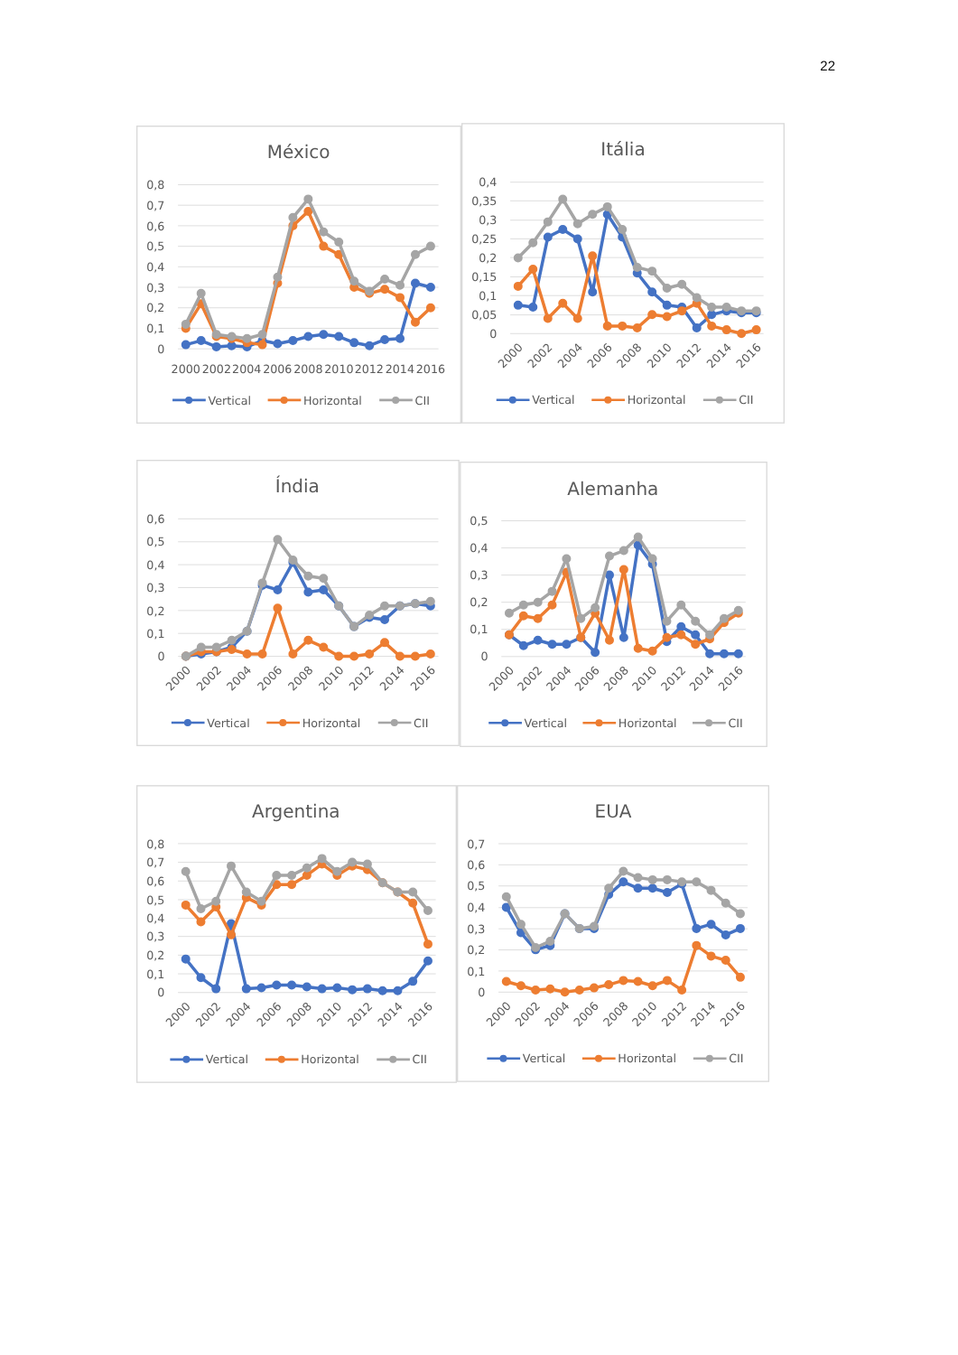22
México
0,8
0,7
0,6
0,5
0,4
0,3
0,2
0,1
0
2000
2002
2004
2006
2008
2010
2012
2014
2016
Vertical
Horizontal
CII
Itália
0,4
0,35
0,3
0,25
0,2
0,15
0,1
0,05
0
2000
2002
2004
2006
2008
2010
2012
2014
2016
Vertical
Horizontal
CII
Índia
0,6
0,5
0,4
0,3
0,2
0,1
0
2000
2002
2004
2006
2008
2010
2012
2014
2016
Vertical
Horizontal
CII
Alemanha
0,5
0,4
0,3
0,2
0,1
0
2000
2002
2004
2006
2008
2010
2012
2014
2016
Vertical
Horizontal
CII
Argentina
0,8
0,7
0,6
0,5
0,4
0,3
0,2
0,1
0
2000
2002
2004
2006
2008
2010
2012
2014
2016
Vertical
Horizontal
CII
EUA
0,7
0,6
0,5
0,4
0,3
0,2
0,1
0
2000
2002
2004
2006
2008
2010
2012
2014
2016
Vertical
Horizontal
CII